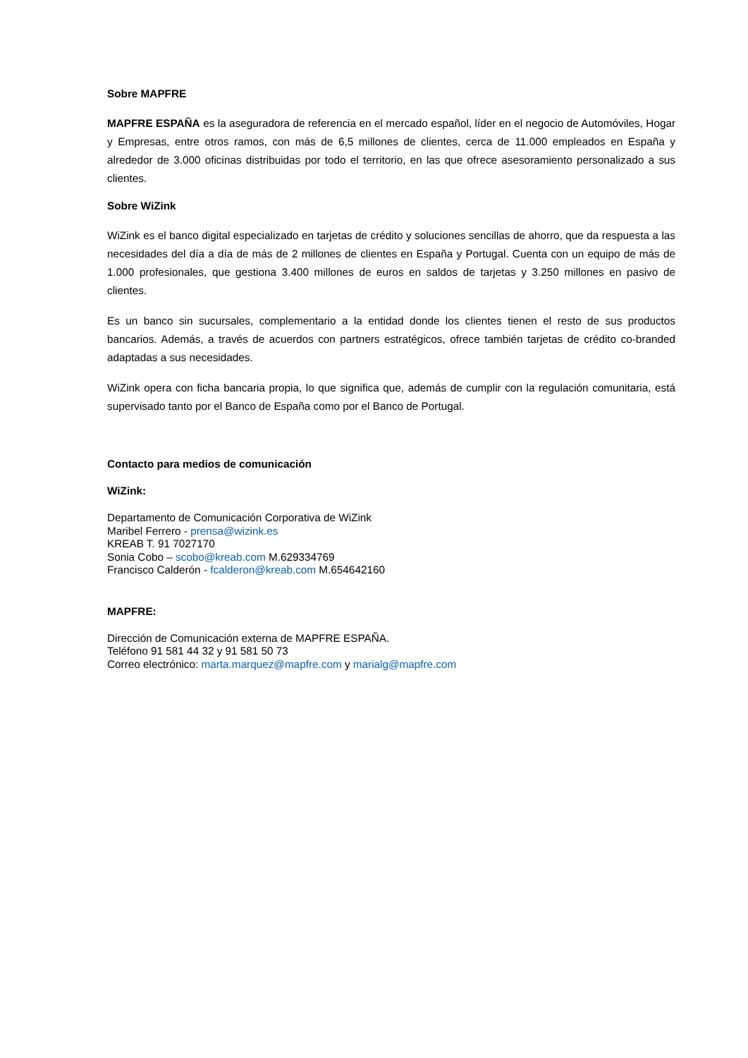Sobre MAPFRE
MAPFRE ESPAÑA es la aseguradora de referencia en el mercado español, líder en el negocio de Automóviles, Hogar y Empresas, entre otros ramos, con más de 6,5 millones de clientes, cerca de 11.000 empleados en España y alrededor de 3.000 oficinas distribuidas por todo el territorio, en las que ofrece asesoramiento personalizado a sus clientes.
Sobre WiZink
WiZink es el banco digital especializado en tarjetas de crédito y soluciones sencillas de ahorro, que da respuesta a las necesidades del día a día de más de 2 millones de clientes en España y Portugal. Cuenta con un equipo de más de 1.000 profesionales, que gestiona 3.400 millones de euros en saldos de tarjetas y 3.250 millones en pasivo de clientes.
Es un banco sin sucursales, complementario a la entidad donde los clientes tienen el resto de sus productos bancarios. Además, a través de acuerdos con partners estratégicos, ofrece también tarjetas de crédito co-branded adaptadas a sus necesidades.
WiZink opera con ficha bancaria propia, lo que significa que, además de cumplir con la regulación comunitaria, está supervisado tanto por el Banco de España como por el Banco de Portugal.
Contacto para medios de comunicación
WiZink:
Departamento de Comunicación Corporativa de WiZink
Maribel Ferrero - prensa@wizink.es
KREAB T. 91 7027170
Sonia Cobo – scobo@kreab.com M.629334769
Francisco Calderón - fcalderon@kreab.com M.654642160
MAPFRE:
Dirección de Comunicación externa de MAPFRE ESPAÑA.
Teléfono 91 581 44 32 y 91 581 50 73
Correo electrónico: marta.marquez@mapfre.com y marialg@mapfre.com